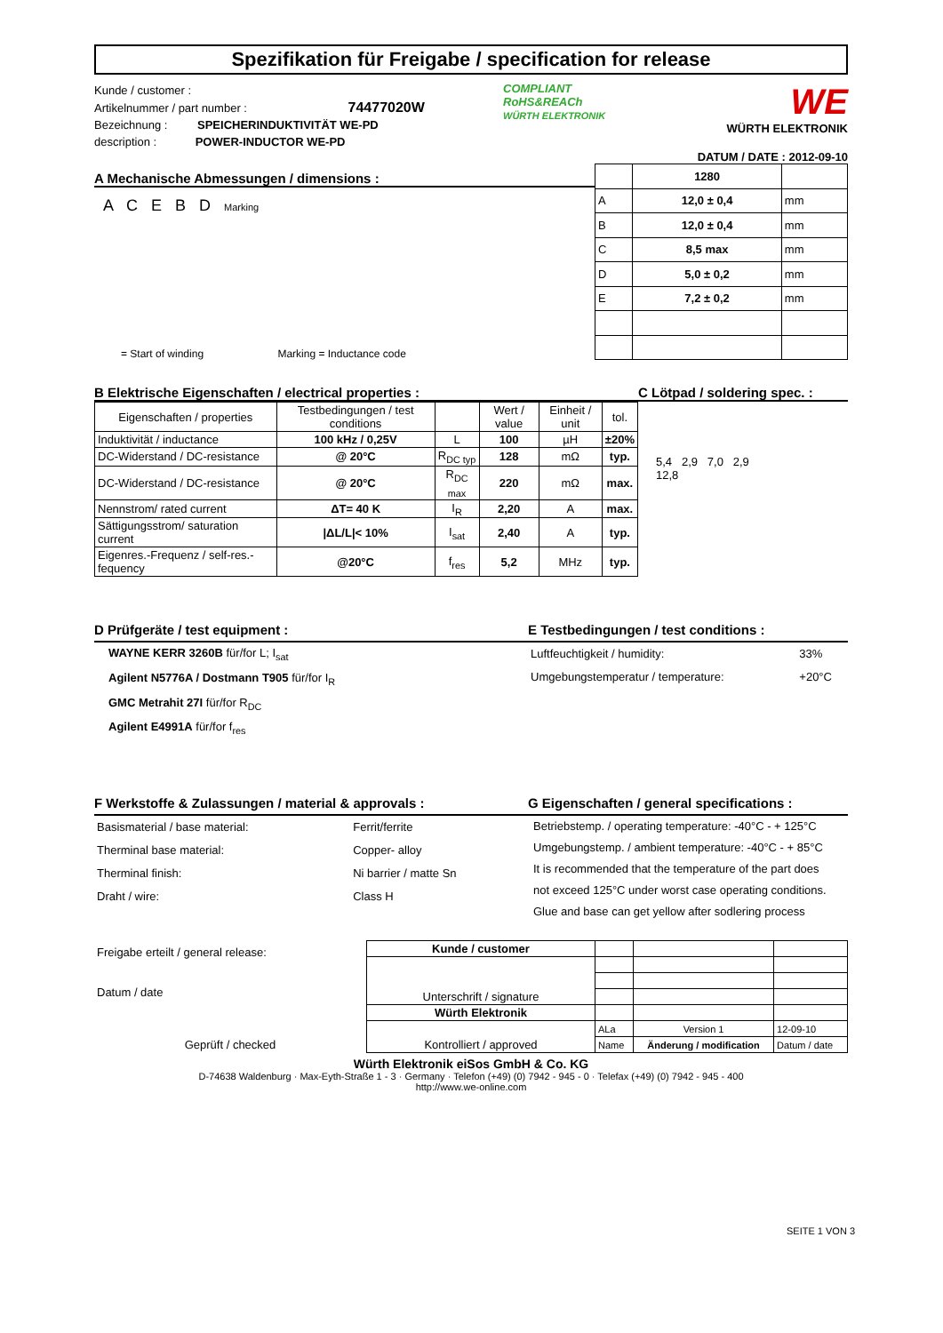Spezifikation für Freigabe / specification for release
Kunde / customer :
Artikelnummer / part number : 74477020W
Bezeichnung : SPEICHERINDUKTIVITÄT WE-PD
description : POWER-INDUCTOR WE-PD
COMPLIANT
RoHS&REACh
WÜRTH ELEKTRONIK
WE
WÜRTH ELEKTRONIK
DATUM / DATE : 2012-09-10
A Mechanische Abmessungen / dimensions :
A C E B D Marking
= Start of winding Marking = Inductance code
| | 1280 | |
| A | 12,0 ± 0,4 | mm |
| B | 12,0 ± 0,4 | mm |
| C | 8,5 max | mm |
| D | 5,0 ± 0,2 | mm |
| E | 7,2 ± 0,2 | mm |
B Elektrische Eigenschaften / electrical properties :
| Eigenschaften / properties | Testbedingungen / test conditions | | Wert / value | Einheit / unit | tol. |
| Induktivität / inductance | 100 kHz / 0,25V | L | 100 | µH | ±20% |
| DC-Widerstand / DC-resistance | @ 20°C | R<sub>DC typ</sub> | 128 | mΩ | typ. |
| DC-Widerstand / DC-resistance | @ 20°C | R<sub>DC max</sub> | 220 | mΩ | max. |
| Nennstrom/ rated current | ΔT= 40 K | I<sub>R</sub> | 2,20 | A | max. |
| Sättigungsstrom/ saturation current | /ΔL/L/< 10% | I<sub>sat</sub> | 2,40 | A | typ. |
| Eigenres.-Frequenz / self-res.-fequency | @20°C | f<sub>res</sub> | 5,2 | MHz | typ. |
C Lötpad / soldering spec. :
5,4 2,9 7,0 2,9
12,8
D Prüfgeräte / test equipment :
WAYNE KERR 3260B für/for L; I<sub>sat</sub>
Agilent N5776A / Dostmann T905 für/for I<sub>R</sub>
GMC Metrahit 27I für/for R<sub>DC</sub>
Agilent E4991A für/for f<sub>res</sub>
E Testbedingungen / test conditions :
| Luftfeuchtigkeit / humidity: | 33% |
| Umgebungstemperatur / temperature: | +20°C |
F Werkstoffe & Zulassungen / material & approvals :
| Basismaterial / base material: | Ferrit/ferrite |
| Therminal base material: | Copper- alloy |
| Therminal finish: | Ni barrier / matte Sn |
| Draht / wire: | Class H |
G Eigenschaften / general specifications :
Betriebstemp. / operating temperature: -40°C - + 125°C
Umgebungstemp. / ambient temperature: -40°C - + 85°C
It is recommended that the temperature of the part does
not exceed 125°C under worst case operating conditions.
Glue and base can get yellow after sodlering process
| Freigabe erteilt / general release: Datum / date | Kunde / customer | | | |
| | Unterschrift / signature | | | |
| Geprüft / checked | Würth Elektronik | | | |
| | Kontrolliert / approved | ALa | Version 1 | 12-09-10 |
| | | Name | Änderung / modification | Datum / date |
Würth Elektronik eiSos GmbH & Co. KG
D-74638 Waldenburg · Max-Eyth-Straße 1 - 3 · Germany · Telefon (+49) (0) 7942 - 945 - 0 · Telefax (+49) (0) 7942 - 945 - 400
http://www.we-online.com
SEITE 1 VON 3